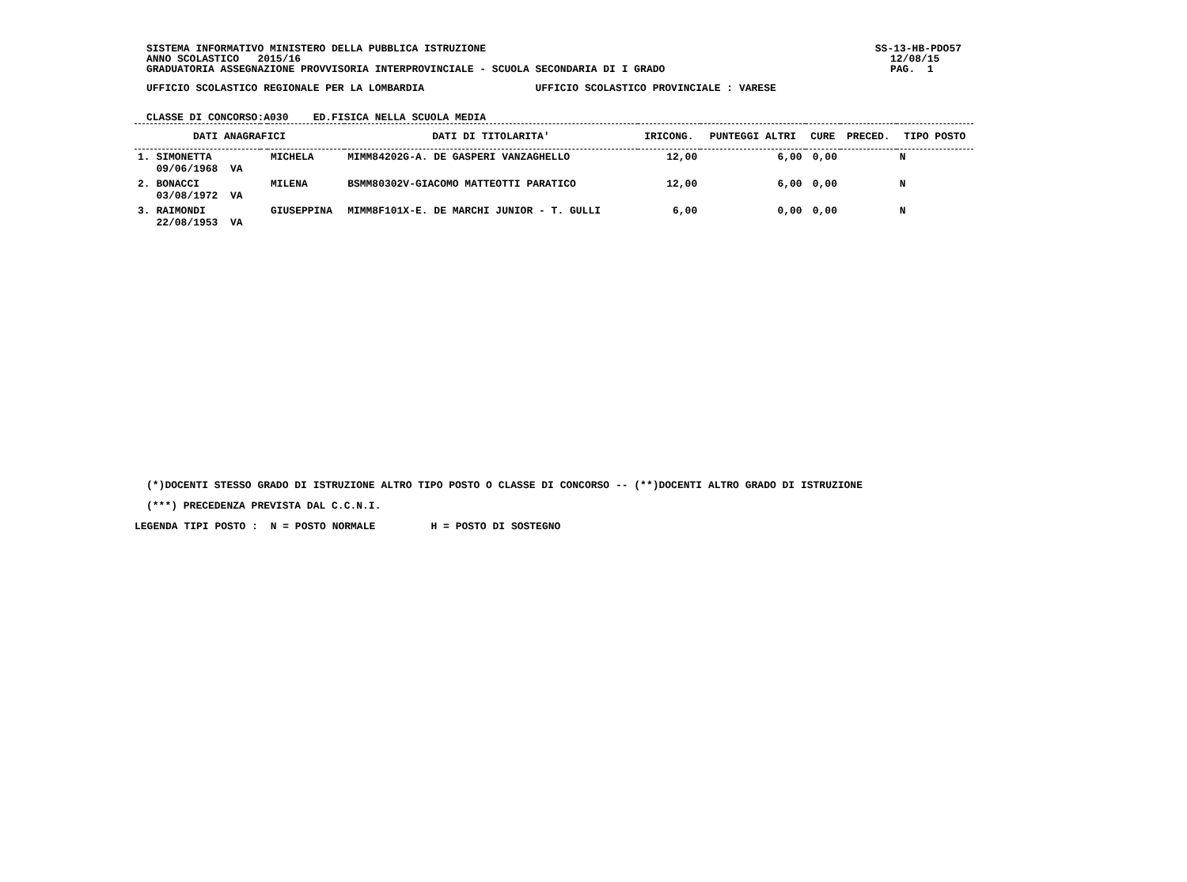SISTEMA INFORMATIVO MINISTERO DELLA PUBBLICA ISTRUZIONE SS-13-HB-PDO57
ANNO SCOLASTICO 2015/16 12/08/15
GRADUATORIA ASSEGNAZIONE PROVVISORIA INTERPROVINCIALE - SCUOLA SECONDARIA DI I GRADO PAG. 1
UFFICIO SCOLASTICO REGIONALE PER LA LOMBARDIA UFFICIO SCOLASTICO PROVINCIALE : VARESE
CLASSE DI CONCORSO:A030 ED.FISICA NELLA SCUOLA MEDIA
| DATI ANAGRAFICI | | | DATI DI TITOLARITA' | IRICONG. | PUNTEGGI ALTRI | CURE | PRECED. | TIPO POSTO |
| --- | --- | --- | --- | --- | --- | --- | --- | --- |
| 1. SIMONETTA 09/06/1968 VA | | MICHELA | MIMM84202G-A. DE GASPERI VANZAGHELLO | 12,00 | 6,00 | 0,00 | | N |
| 2. BONACCI 03/08/1972 VA | | MILENA | BSMM80302V-GIACOMO MATTEOTTI PARATICO | 12,00 | 6,00 | 0,00 | | N |
| 3. RAIMONDI 22/08/1953 VA | | GIUSEPPINA | MIMM8F101X-E. DE MARCHI JUNIOR - T. GULLI | 6,00 | 0,00 | 0,00 | | N |
(*)DOCENTI STESSO GRADO DI ISTRUZIONE ALTRO TIPO POSTO O CLASSE DI CONCORSO -- (**)DOCENTI ALTRO GRADO DI ISTRUZIONE
(***) PRECEDENZA PREVISTA DAL C.C.N.I.
LEGENDA TIPI POSTO : N = POSTO NORMALE H = POSTO DI SOSTEGNO